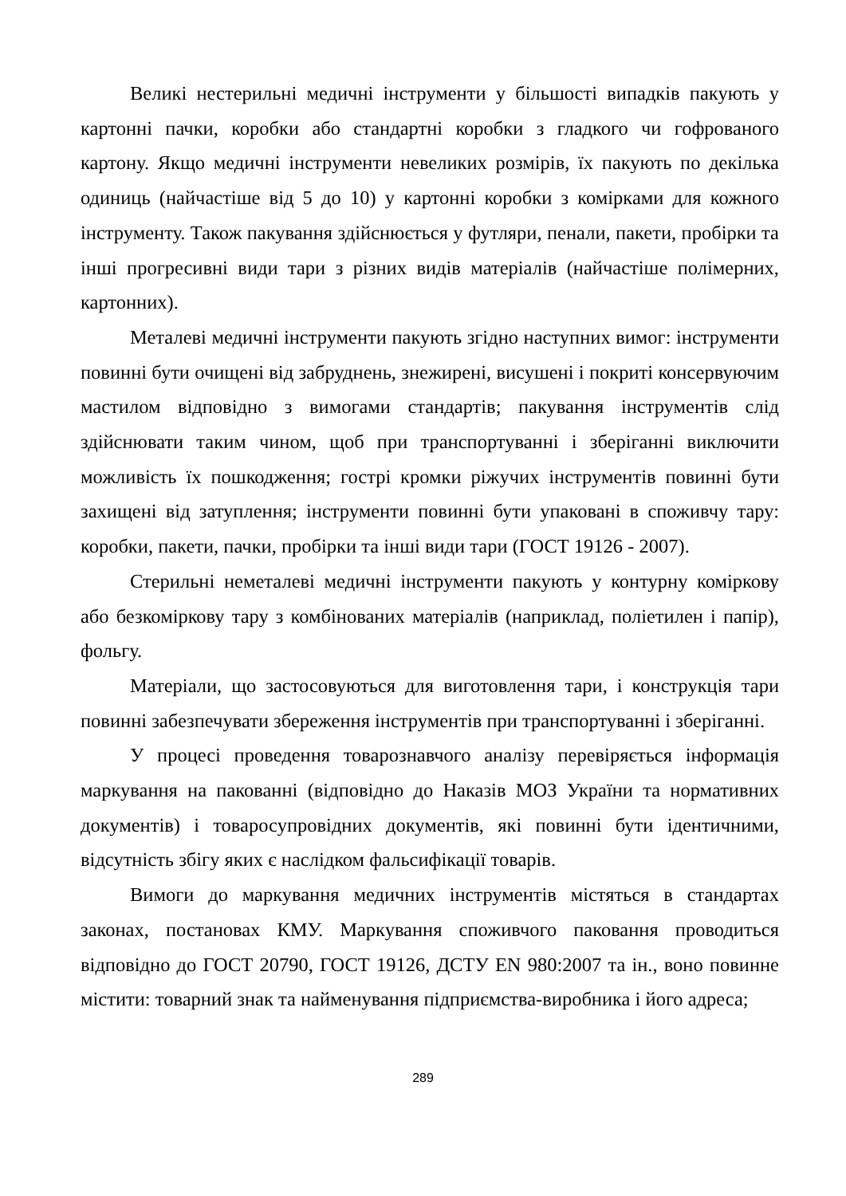Великі нестерильні медичні інструменти у більшості випадків пакують у картонні пачки, коробки або стандартні коробки з гладкого чи гофрованого картону. Якщо медичні інструменти невеликих розмірів, їх пакують по декілька одиниць (найчастіше від 5 до 10) у картонні коробки з комірками для кожного інструменту. Також пакування здійснюється у футляри, пенали, пакети, пробірки та інші прогресивні види тари з різних видів матеріалів (найчастіше полімерних, картонних).
Металеві медичні інструменти пакують згідно наступних вимог: інструменти повинні бути очищені від забруднень, знежирені, висушені і покриті консервуючим мастилом відповідно з вимогами стандартів; пакування інструментів слід здійснювати таким чином, щоб при транспортуванні і зберіганні виключити можливість їх пошкодження; гострі кромки ріжучих інструментів повинні бути захищені від затуплення; інструменти повинні бути упаковані в споживчу тару: коробки, пакети, пачки, пробірки та інші види тари (ГОСТ 19126 - 2007).
Стерильні неметалеві медичні інструменти пакують у контурну коміркову або безкоміркову тару з комбінованих матеріалів (наприклад, поліетилен і папір), фольгу.
Матеріали, що застосовуються для виготовлення тари, і конструкція тари повинні забезпечувати збереження інструментів при транспортуванні і зберіганні.
У процесі проведення товарознавчого аналізу перевіряється інформація маркування на пакованні (відповідно до Наказів МОЗ України та нормативних документів) і товаросупровідних документів, які повинні бути ідентичними, відсутність збігу яких є наслідком фальсифікації товарів.
Вимоги до маркування медичних інструментів містяться в стандартах законах, постановах КМУ. Маркування споживчого паковання проводиться відповідно до ГОСТ 20790, ГОСТ 19126, ДСТУ EN 980:2007 та ін., воно повинне містити: товарний знак та найменування підприємства-виробника і його адреса;
289